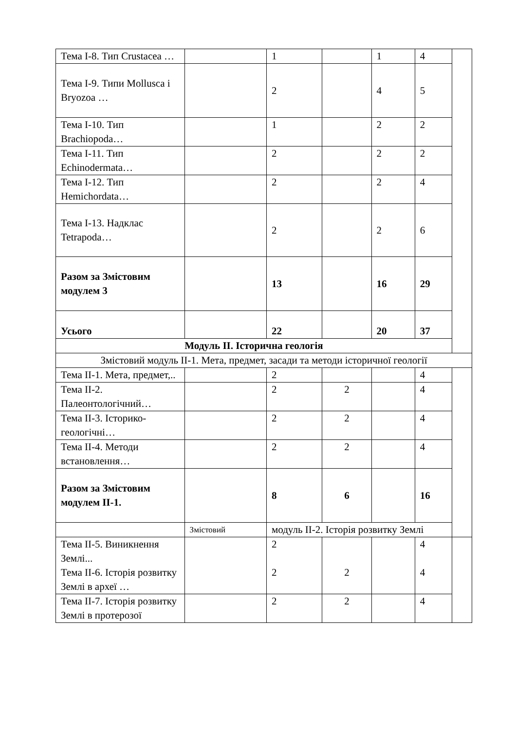| Тема І-8. Тип Crustacea … | | 1 | | 1 | 4 | |
| Тема І-9. Типи Mollusca і Bryozoa … | | 2 | | 4 | 5 | |
| Тема І-10. Тип Brachiopoda… | | 1 | | 2 | 2 | |
| Тема І-11. Тип Echinodermata… | | 2 | | 2 | 2 | |
| Тема І-12. Тип Hemichordata… | | 2 | | 2 | 4 | |
| Тема І-13. Надклас Tetrapoda… | | 2 | | 2 | 6 | |
| Разом за Змістовим модулем 3 | | 13 | | 16 | 29 | |
| Усього | | 22 | | 20 | 37 | |
| Модуль ІІ. Історична геологія | | | | | | |
| Змістовий модуль ІІ-1. Мета, предмет, засади та методи історичної геології | | | | | | |
| Тема ІІ-1. Мета, предмет,.. | | 2 | | | 4 | |
| Тема ІІ-2. Палеонтологічний… | | 2 | 2 | | 4 | |
| Тема ІІ-3. Історико-геологічні… | | 2 | 2 | | 4 | |
| Тема ІІ-4. Методи встановлення… | | 2 | 2 | | 4 | |
| Разом за Змістовим модулем ІІ-1. | | 8 | 6 | | 16 | |
| | Змістовий | модуль ІІ-2. Історія розвитку Землі | | | | |
| Тема ІІ-5. Виникнення Землі... Тема ІІ-6. Історія розвитку Землі в археї … | | 2 2 | 2 | | 4 4 | |
| Тема ІІ-7. Історія розвитку Землі в протерозої | | 2 | 2 | | 4 | |